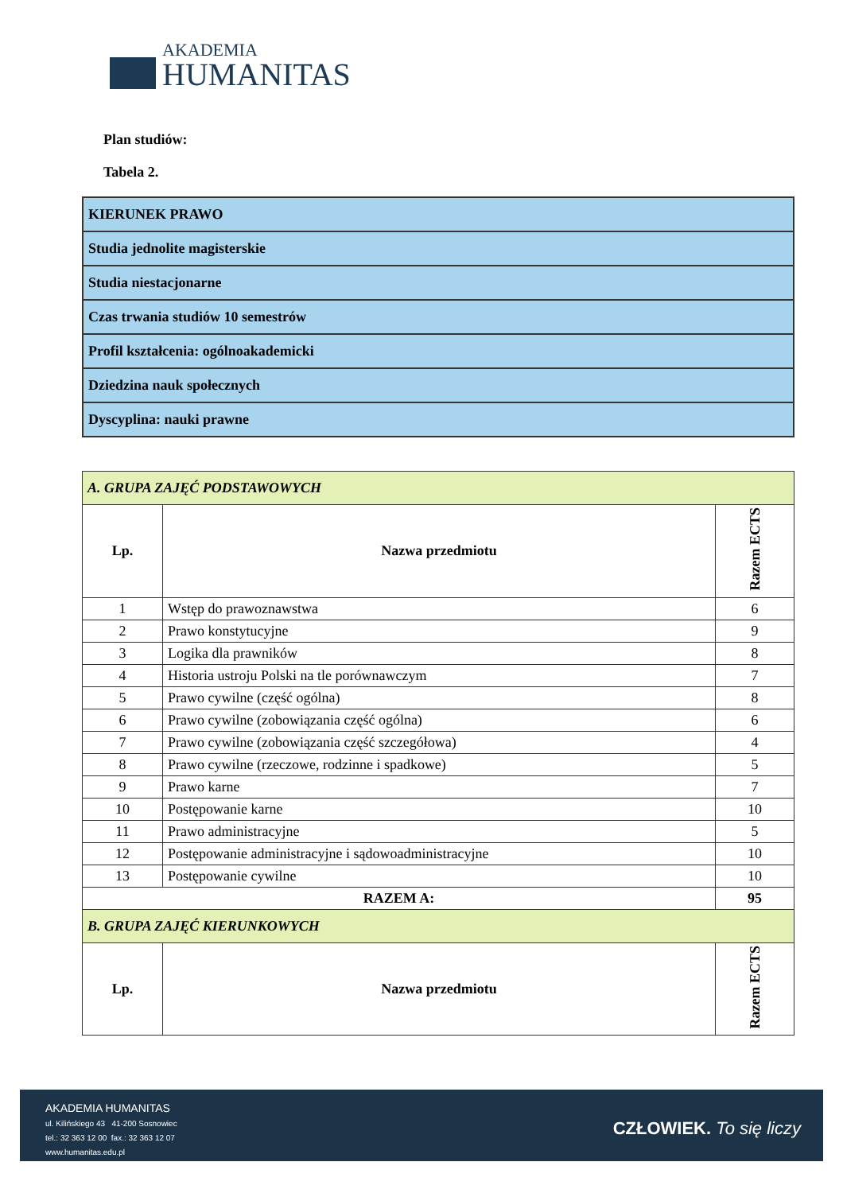AKADEMIA
HUMANITAS
Plan studiów:
Tabela 2.
| KIERUNEK PRAWO |
| Studia jednolite magisterskie |
| Studia niestacjonarne |
| Czas trwania studiów 10 semestrów |
| Profil kształcenia: ogólnoakademicki |
| Dziedzina nauk społecznych |
| Dyscyplina: nauki prawne |
| A. GRUPA ZAJĘĆ PODSTAWOWYCH | | |
| Lp. | Nazwa przedmiotu | Razem ECTS |
| 1 | Wstęp do prawoznawstwa | 6 |
| 2 | Prawo konstytucyjne | 9 |
| 3 | Logika dla prawników | 8 |
| 4 | Historia ustroju Polski na tle porównawczym | 7 |
| 5 | Prawo cywilne (część ogólna) | 8 |
| 6 | Prawo cywilne (zobowiązania część ogólna) | 6 |
| 7 | Prawo cywilne (zobowiązania część szczegółowa) | 4 |
| 8 | Prawo cywilne (rzeczowe, rodzinne i spadkowe) | 5 |
| 9 | Prawo karne | 7 |
| 10 | Postępowanie karne | 10 |
| 11 | Prawo administracyjne | 5 |
| 12 | Postępowanie administracyjne i sądowoadministracyjne | 10 |
| 13 | Postępowanie cywilne | 10 |
| RAZEM A: | | 95 |
| B. GRUPA ZAJĘĆ KIERUNKOWYCH | | |
| Lp. | Nazwa przedmiotu | Razem ECTS |
AKADEMIA HUMANITAS
ul. Kilińskiego 43 41-200 Sosnowiec
tel.: 32 363 12 00 fax.: 32 363 12 07
www.humanitas.edu.pl
CZŁOWIEK. To się liczy